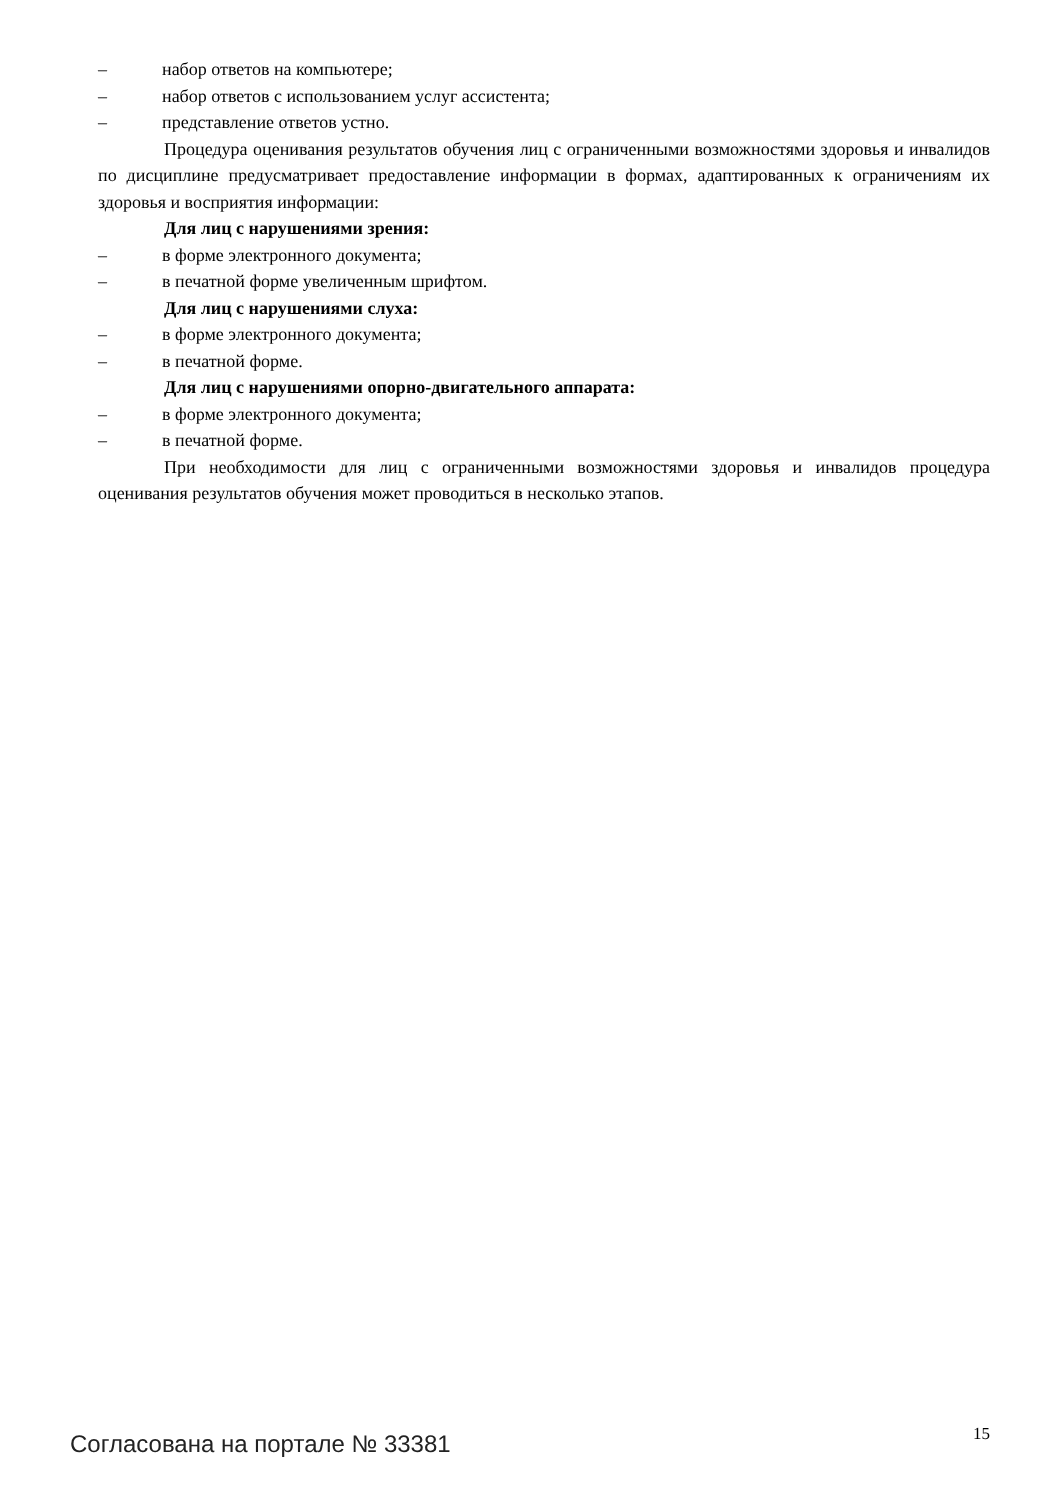– набор ответов на компьютере;
– набор ответов с использованием услуг ассистента;
– представление ответов устно.
Процедура оценивания результатов обучения лиц с ограниченными возможностями здоровья и инвалидов по дисциплине предусматривает предоставление информации в формах, адаптированных к ограничениям их здоровья и восприятия информации:
Для лиц с нарушениями зрения:
– в форме электронного документа;
– в печатной форме увеличенным шрифтом.
Для лиц с нарушениями слуха:
– в форме электронного документа;
– в печатной форме.
Для лиц с нарушениями опорно-двигательного аппарата:
– в форме электронного документа;
– в печатной форме.
При необходимости для лиц с ограниченными возможностями здоровья и инвалидов процедура оценивания результатов обучения может проводиться в несколько этапов.
Согласована на портале № 33381 15